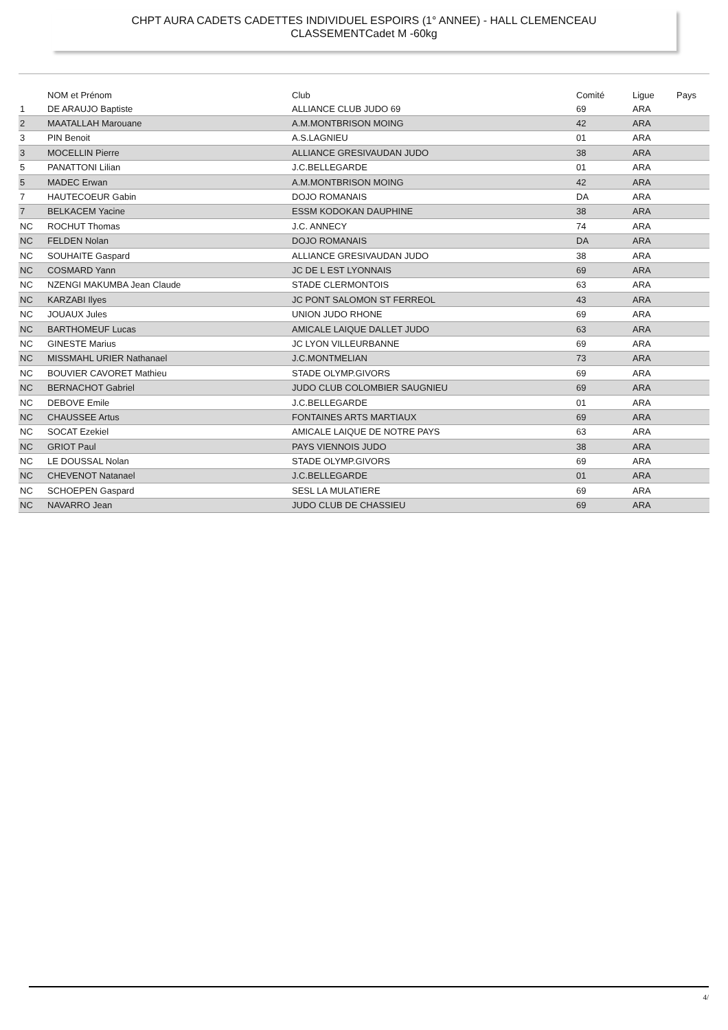CHPT AURA CADETS CADETTES INDIVIDUEL ESPOIRS (1° ANNEE) - HALL CLEMENCEAU
CLASSEMENTCadet M -60kg
| | NOM et Prénom | Club | Comité | Ligue | Pays |
| --- | --- | --- | --- | --- | --- |
| 1 | DE ARAUJO Baptiste | ALLIANCE CLUB JUDO 69 | 69 | ARA | |
| 2 | MAATALLAH Marouane | A.M.MONTBRISON MOING | 42 | ARA | |
| 3 | PIN Benoit | A.S.LAGNIEU | 01 | ARA | |
| 3 | MOCELLIN Pierre | ALLIANCE GRESIVAUDAN JUDO | 38 | ARA | |
| 5 | PANATTONI Lilian | J.C.BELLEGARDE | 01 | ARA | |
| 5 | MADEC Erwan | A.M.MONTBRISON MOING | 42 | ARA | |
| 7 | HAUTECOEUR Gabin | DOJO ROMANAIS | DA | ARA | |
| 7 | BELKACEM Yacine | ESSM KODOKAN DAUPHINE | 38 | ARA | |
| NC | ROCHUT Thomas | J.C. ANNECY | 74 | ARA | |
| NC | FELDEN Nolan | DOJO ROMANAIS | DA | ARA | |
| NC | SOUHAITE Gaspard | ALLIANCE GRESIVAUDAN JUDO | 38 | ARA | |
| NC | COSMARD Yann | JC DE L EST LYONNAIS | 69 | ARA | |
| NC | NZENGI MAKUMBA Jean Claude | STADE CLERMONTOIS | 63 | ARA | |
| NC | KARZABI Ilyes | JC PONT SALOMON ST FERREOL | 43 | ARA | |
| NC | JOUAUX Jules | UNION JUDO RHONE | 69 | ARA | |
| NC | BARTHOMEUF Lucas | AMICALE LAIQUE DALLET JUDO | 63 | ARA | |
| NC | GINESTE Marius | JC LYON VILLEURBANNE | 69 | ARA | |
| NC | MISSMAHL URIER Nathanael | J.C.MONTMELIAN | 73 | ARA | |
| NC | BOUVIER CAVORET Mathieu | STADE OLYMP.GIVORS | 69 | ARA | |
| NC | BERNACHOT Gabriel | JUDO CLUB COLOMBIER SAUGNIEU | 69 | ARA | |
| NC | DEBOVE Emile | J.C.BELLEGARDE | 01 | ARA | |
| NC | CHAUSSEE Artus | FONTAINES ARTS MARTIAUX | 69 | ARA | |
| NC | SOCAT Ezekiel | AMICALE LAIQUE DE NOTRE PAYS | 63 | ARA | |
| NC | GRIOT Paul | PAYS VIENNOIS JUDO | 38 | ARA | |
| NC | LE DOUSSAL Nolan | STADE OLYMP.GIVORS | 69 | ARA | |
| NC | CHEVENOT Natanael | J.C.BELLEGARDE | 01 | ARA | |
| NC | SCHOEPEN Gaspard | SESL LA MULATIERE | 69 | ARA | |
| NC | NAVARRO Jean | JUDO CLUB DE CHASSIEU | 69 | ARA | |
4/